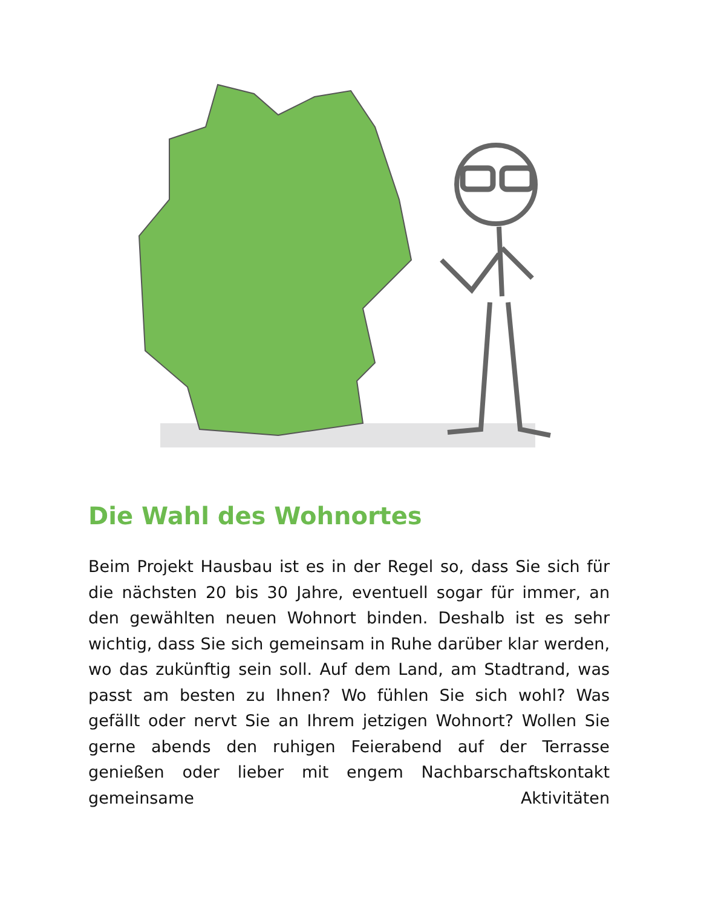Die Wahl des Wohnortes
Beim Projekt Hausbau ist es in der Regel so, dass Sie sich für die nächsten 20 bis 30 Jahre, eventuell sogar für immer, an den gewählten neuen Wohnort binden. Deshalb ist es sehr wichtig, dass Sie sich gemeinsam in Ruhe darüber klar werden, wo das zukünftig sein soll. Auf dem Land, am Stadtrand, was passt am besten zu Ihnen? Wo fühlen Sie sich wohl? Was gefällt oder nervt Sie an Ihrem jetzigen Wohnort? Wollen Sie gerne abends den ruhigen Feierabend auf der Terrasse genießen oder lieber mit engem Nachbarschaftskontakt gemeinsame Aktivitäten